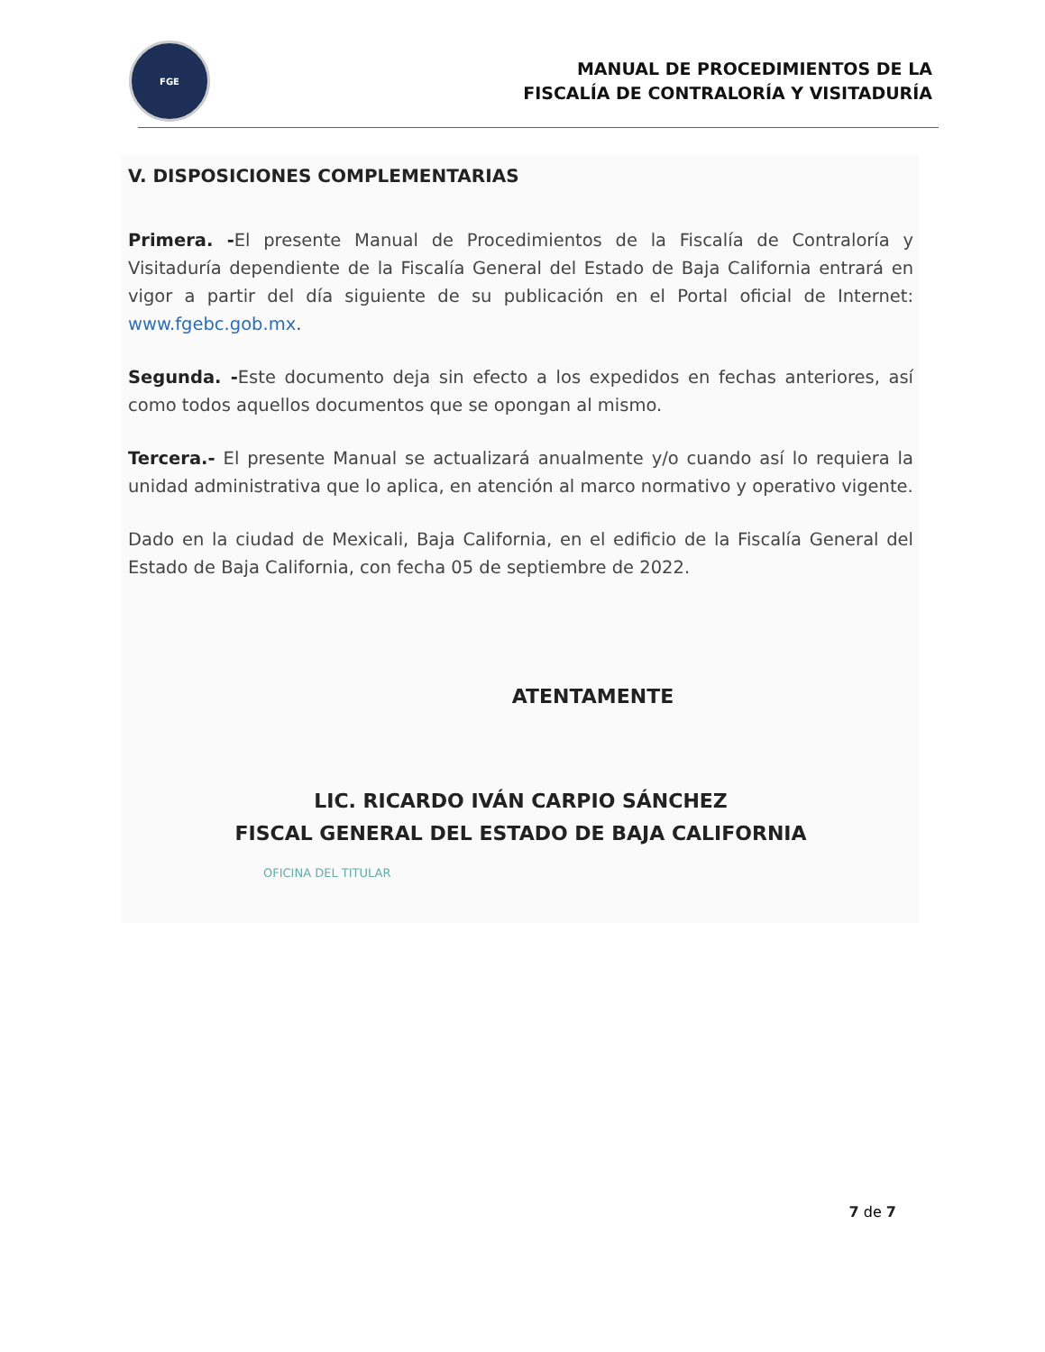FGE
MANUAL DE PROCEDIMIENTOS DE LA
FISCALÍA DE CONTRALORÍA Y VISITADURÍA
V. DISPOSICIONES COMPLEMENTARIAS
Primera. -El presente Manual de Procedimientos de la Fiscalía de Contraloría y Visitaduría dependiente de la Fiscalía General del Estado de Baja California entrará en vigor a partir del día siguiente de su publicación en el Portal oficial de Internet: www.fgebc.gob.mx.
Segunda. -Este documento deja sin efecto a los expedidos en fechas anteriores, así como todos aquellos documentos que se opongan al mismo.
Tercera.- El presente Manual se actualizará anualmente y/o cuando así lo requiera la unidad administrativa que lo aplica, en atención al marco normativo y operativo vigente.
Dado en la ciudad de Mexicali, Baja California, en el edificio de la Fiscalía General del Estado de Baja California, con fecha 05 de septiembre de 2022.
ATENTAMENTE
LIC. RICARDO IVÁN CARPIO SÁNCHEZ
FISCAL GENERAL DEL ESTADO DE BAJA CALIFORNIA
OFICINA DEL TITULAR
7 de 7